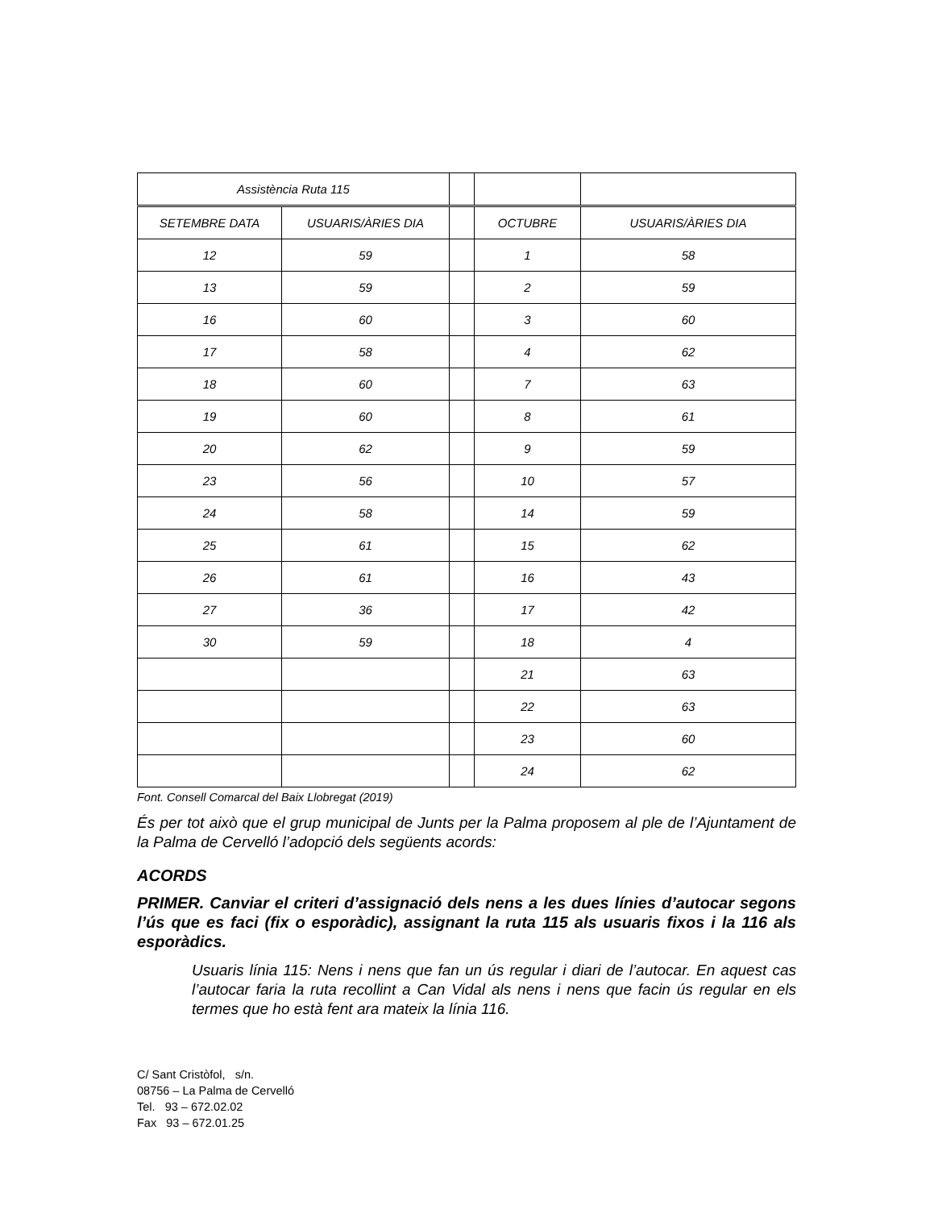| Assistència Ruta 115 | | | | |
| SETEMBRE DATA | USUARIS/ÀRIES DIA | | OCTUBRE | USUARIS/ÀRIES DIA |
| 12 | 59 | | 1 | 58 |
| 13 | 59 | | 2 | 59 |
| 16 | 60 | | 3 | 60 |
| 17 | 58 | | 4 | 62 |
| 18 | 60 | | 7 | 63 |
| 19 | 60 | | 8 | 61 |
| 20 | 62 | | 9 | 59 |
| 23 | 56 | | 10 | 57 |
| 24 | 58 | | 14 | 59 |
| 25 | 61 | | 15 | 62 |
| 26 | 61 | | 16 | 43 |
| 27 | 36 | | 17 | 42 |
| 30 | 59 | | 18 | 4 |
| | | | 21 | 63 |
| | | | 22 | 63 |
| | | | 23 | 60 |
| | | | 24 | 62 |
Font. Consell Comarcal del Baix Llobregat (2019)
És per tot això que el grup municipal de Junts per la Palma proposem al ple de l’Ajuntament de la Palma de Cervelló l’adopció dels següents acords:
ACORDS
PRIMER. Canviar el criteri d’assignació dels nens a les dues línies d’autocar segons l’ús que es faci (fix o esporàdic), assignant la ruta 115 als usuaris fixos i la 116 als esporàdics.
Usuaris línia 115: Nens i nens que fan un ús regular i diari de l’autocar. En aquest cas l’autocar faria la ruta recollint a Can Vidal als nens i nens que facin ús regular en els termes que ho està fent ara mateix la línia 116.
C/ Sant Cristòfol, s/n.
08756 – La Palma de Cervelló
Tel. 93 – 672.02.02
Fax 93 – 672.01.25